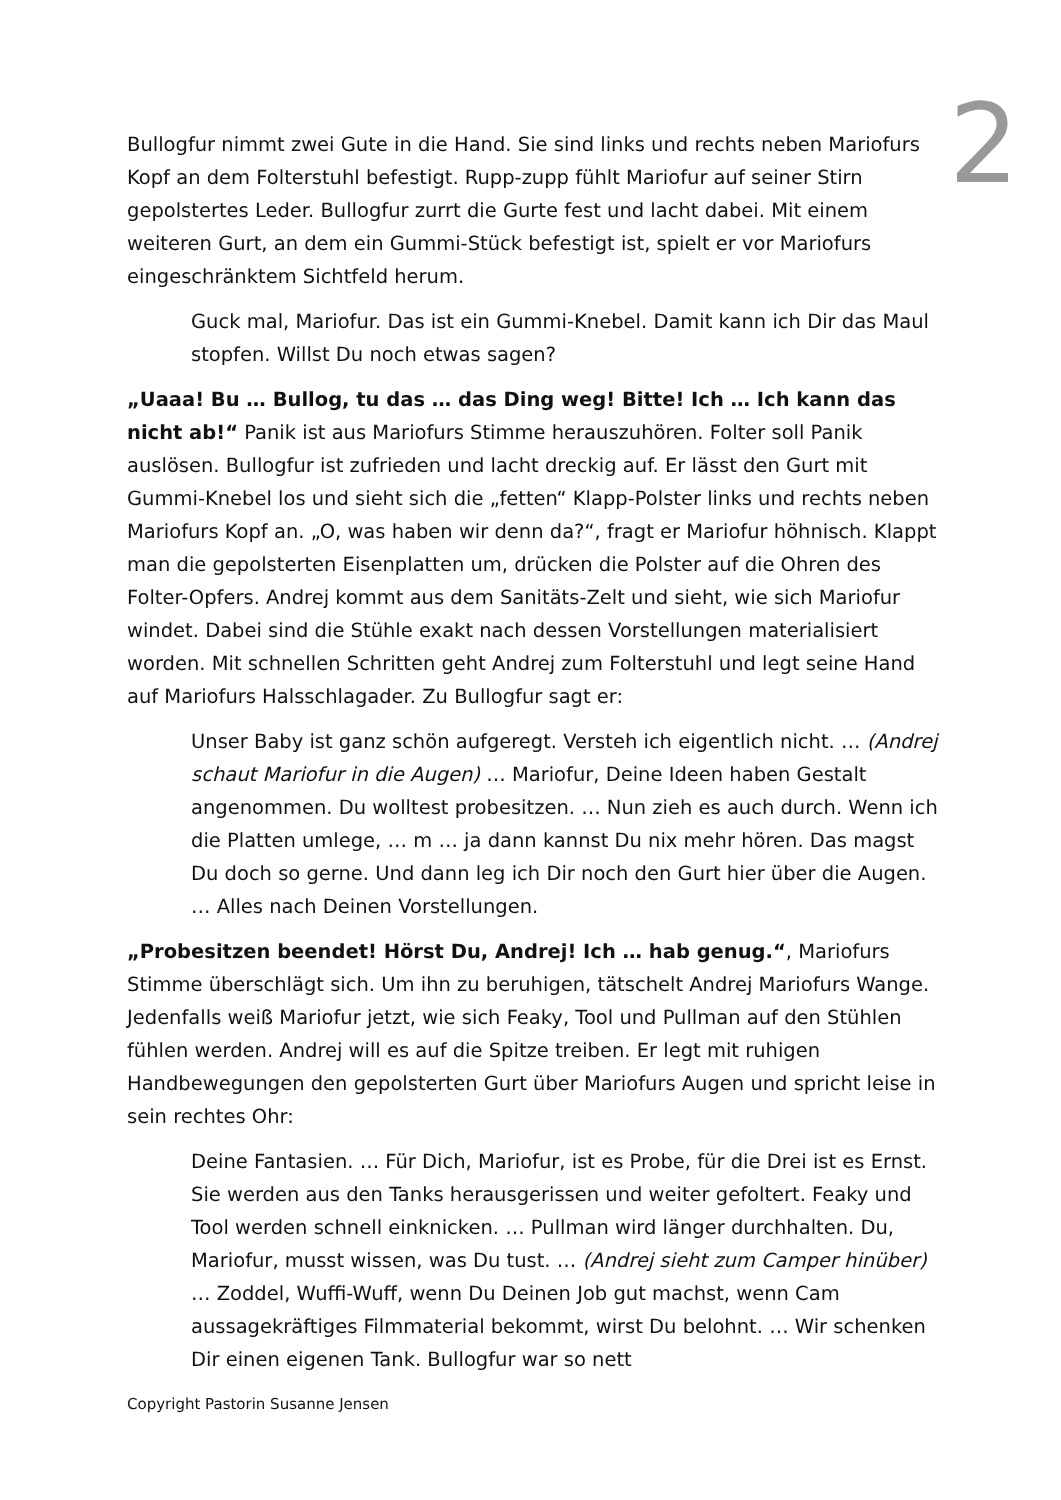2
Bullogfur nimmt zwei Gute in die Hand. Sie sind links und rechts neben Mariofurs Kopf an dem Folterstuhl befestigt. Rupp-zupp fühlt Mariofur auf seiner Stirn gepolstertes Leder. Bullogfur zurrt die Gurte fest und lacht dabei. Mit einem weiteren Gurt, an dem ein Gummi-Stück befestigt ist, spielt er vor Mariofurs eingeschränktem Sichtfeld herum.
Guck mal, Mariofur. Das ist ein Gummi-Knebel. Damit kann ich Dir das Maul stopfen. Willst Du noch etwas sagen?
„Uaaa! Bu … Bullog, tu das … das Ding weg! Bitte! Ich … Ich kann das nicht ab!“ Panik ist aus Mariofurs Stimme herauszuhören. Folter soll Panik auslösen. Bullogfur ist zufrieden und lacht dreckig auf. Er lässt den Gurt mit Gummi-Knebel los und sieht sich die „fetten“ Klapp-Polster links und rechts neben Mariofurs Kopf an. „O, was haben wir denn da?“, fragt er Mariofur höhnisch. Klappt man die gepolsterten Eisenplatten um, drücken die Polster auf die Ohren des Folter-Opfers. Andrej kommt aus dem Sanitäts-Zelt und sieht, wie sich Mariofur windet. Dabei sind die Stühle exakt nach dessen Vorstellungen materialisiert worden. Mit schnellen Schritten geht Andrej zum Folterstuhl und legt seine Hand auf Mariofurs Halsschlagader. Zu Bullogfur sagt er:
Unser Baby ist ganz schön aufgeregt. Versteh ich eigentlich nicht. … (Andrej schaut Mariofur in die Augen) … Mariofur, Deine Ideen haben Gestalt angenommen. Du wolltest probesitzen. … Nun zieh es auch durch. Wenn ich die Platten umlege, … m … ja dann kannst Du nix mehr hören. Das magst Du doch so gerne. Und dann leg ich Dir noch den Gurt hier über die Augen. … Alles nach Deinen Vorstellungen.
„Probesitzen beendet! Hörst Du, Andrej! Ich … hab genug.“, Mariofurs Stimme überschlägt sich. Um ihn zu beruhigen, tätschelt Andrej Mariofurs Wange. Jedenfalls weiß Mariofur jetzt, wie sich Feaky, Tool und Pullman auf den Stühlen fühlen werden. Andrej will es auf die Spitze treiben. Er legt mit ruhigen Handbewegungen den gepolsterten Gurt über Mariofurs Augen und spricht leise in sein rechtes Ohr:
Deine Fantasien. … Für Dich, Mariofur, ist es Probe, für die Drei ist es Ernst. Sie werden aus den Tanks herausgerissen und weiter gefoltert. Feaky und Tool werden schnell einknicken. … Pullman wird länger durchhalten. Du, Mariofur, musst wissen, was Du tust. … (Andrej sieht zum Camper hinüber) … Zoddel, Wuffi-Wuff, wenn Du Deinen Job gut machst, wenn Cam aussagekräftiges Filmmaterial bekommt, wirst Du belohnt. … Wir schenken Dir einen eigenen Tank. Bullogfur war so nett
Copyright Pastorin Susanne Jensen